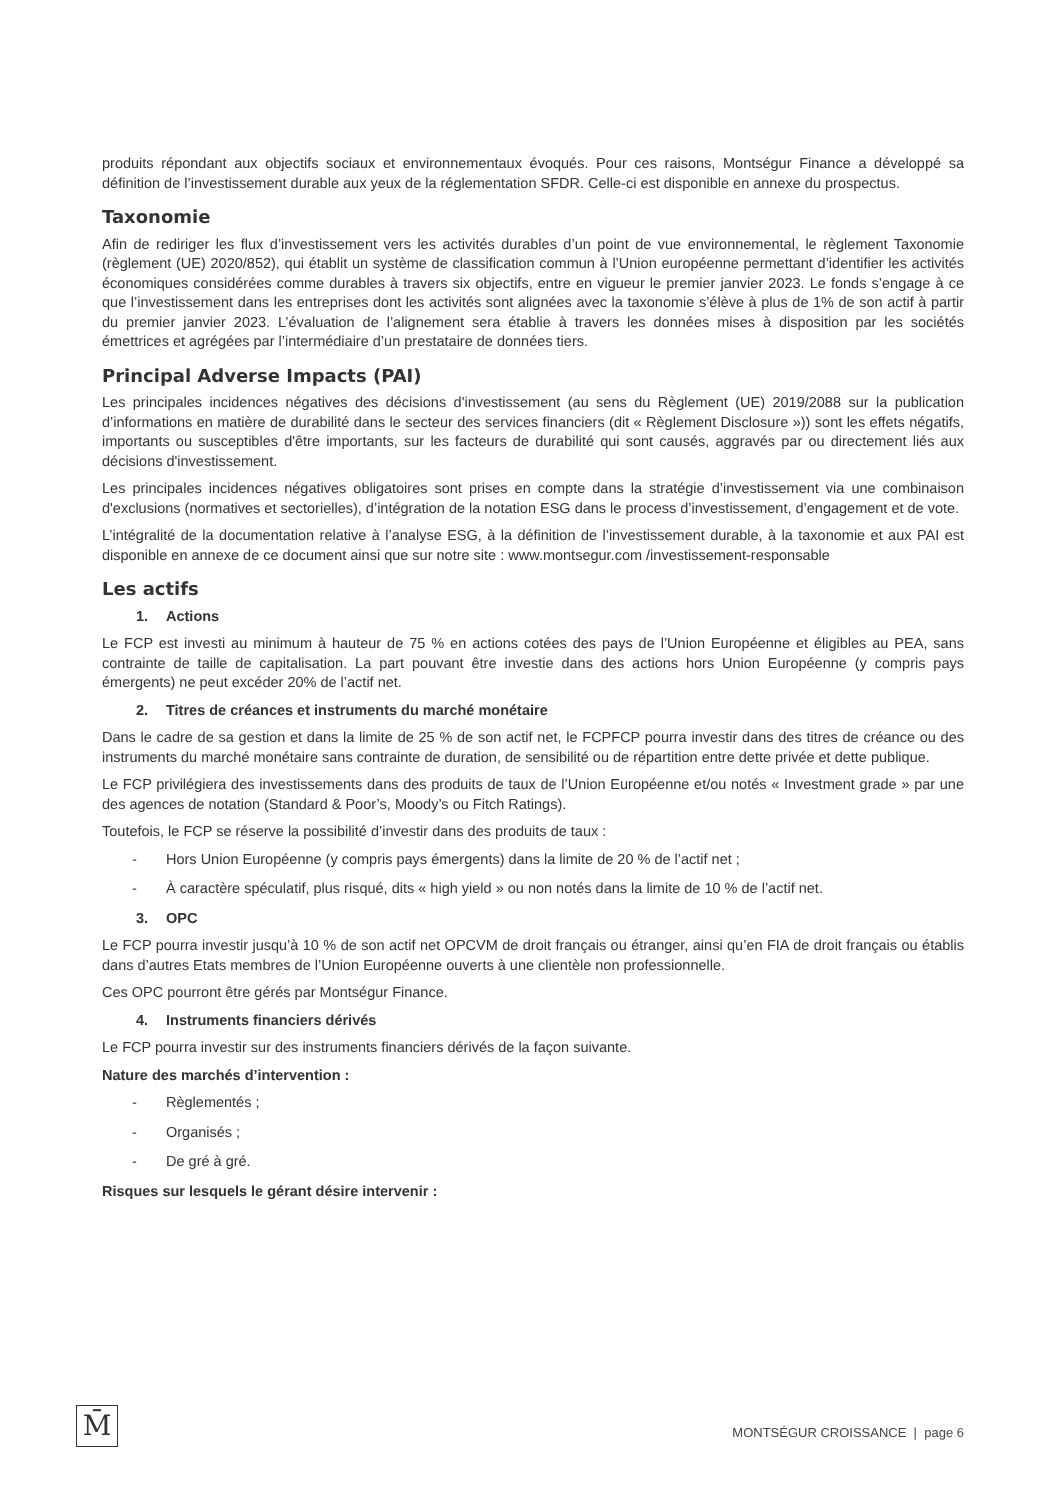produits répondant aux objectifs sociaux et environnementaux évoqués. Pour ces raisons, Montségur Finance a développé sa définition de l’investissement durable aux yeux de la réglementation SFDR. Celle-ci est disponible en annexe du prospectus.
Taxonomie
Afin de rediriger les flux d’investissement vers les activités durables d’un point de vue environnemental, le règlement Taxonomie (règlement (UE) 2020/852), qui établit un système de classification commun à l’Union européenne permettant d’identifier les activités économiques considérées comme durables à travers six objectifs, entre en vigueur le premier janvier 2023. Le fonds s’engage à ce que l’investissement dans les entreprises dont les activités sont alignées avec la taxonomie s’élève à plus de 1% de son actif à partir du premier janvier 2023. L’évaluation de l’alignement sera établie à travers les données mises à disposition par les sociétés émettrices et agrégées par l’intermédiaire d’un prestataire de données tiers.
Principal Adverse Impacts (PAI)
Les principales incidences négatives des décisions d'investissement (au sens du Règlement (UE) 2019/2088 sur la publication d’informations en matière de durabilité dans le secteur des services financiers (dit « Règlement Disclosure »)) sont les effets négatifs, importants ou susceptibles d'être importants, sur les facteurs de durabilité qui sont causés, aggravés par ou directement liés aux décisions d'investissement.
Les principales incidences négatives obligatoires sont prises en compte dans la stratégie d’investissement via une combinaison d'exclusions (normatives et sectorielles), d’intégration de la notation ESG dans le process d’investissement, d’engagement et de vote.
L’intégralité de la documentation relative à l’analyse ESG, à la définition de l’investissement durable, à la taxonomie et aux PAI est disponible en annexe de ce document ainsi que sur notre site : www.montsegur.com /investissement-responsable
Les actifs
1. Actions
Le FCP est investi au minimum à hauteur de 75 % en actions cotées des pays de l’Union Européenne et éligibles au PEA, sans contrainte de taille de capitalisation. La part pouvant être investie dans des actions hors Union Européenne (y compris pays émergents) ne peut excéder 20% de l’actif net.
2. Titres de créances et instruments du marché monétaire
Dans le cadre de sa gestion et dans la limite de 25 % de son actif net, le FCPFCP pourra investir dans des titres de créance ou des instruments du marché monétaire sans contrainte de duration, de sensibilité ou de répartition entre dette privée et dette publique.
Le FCP privilégiera des investissements dans des produits de taux de l’Union Européenne et/ou notés « Investment grade » par une des agences de notation (Standard & Poor’s, Moody’s ou Fitch Ratings).
Toutefois, le FCP se réserve la possibilité d’investir dans des produits de taux :
- Hors Union Européenne (y compris pays émergents) dans la limite de 20 % de l’actif net ;
- À caractère spéculatif, plus risqué, dits « high yield » ou non notés dans la limite de 10 % de l’actif net.
3. OPC
Le FCP pourra investir jusqu’à 10 % de son actif net OPCVM de droit français ou étranger, ainsi qu’en FIA de droit français ou établis dans d’autres Etats membres de l’Union Européenne ouverts à une clientèle non professionnelle.
Ces OPC pourront être gérés par Montségur Finance.
4. Instruments financiers dérivés
Le FCP pourra investir sur des instruments financiers dérivés de la façon suivante.
Nature des marchés d’intervention :
- Règlementés ;
- Organisés ;
- De gré à gré.
Risques sur lesquels le gérant désire intervenir :
M̄
MONTSÉGUR CROISSANCE | page 6